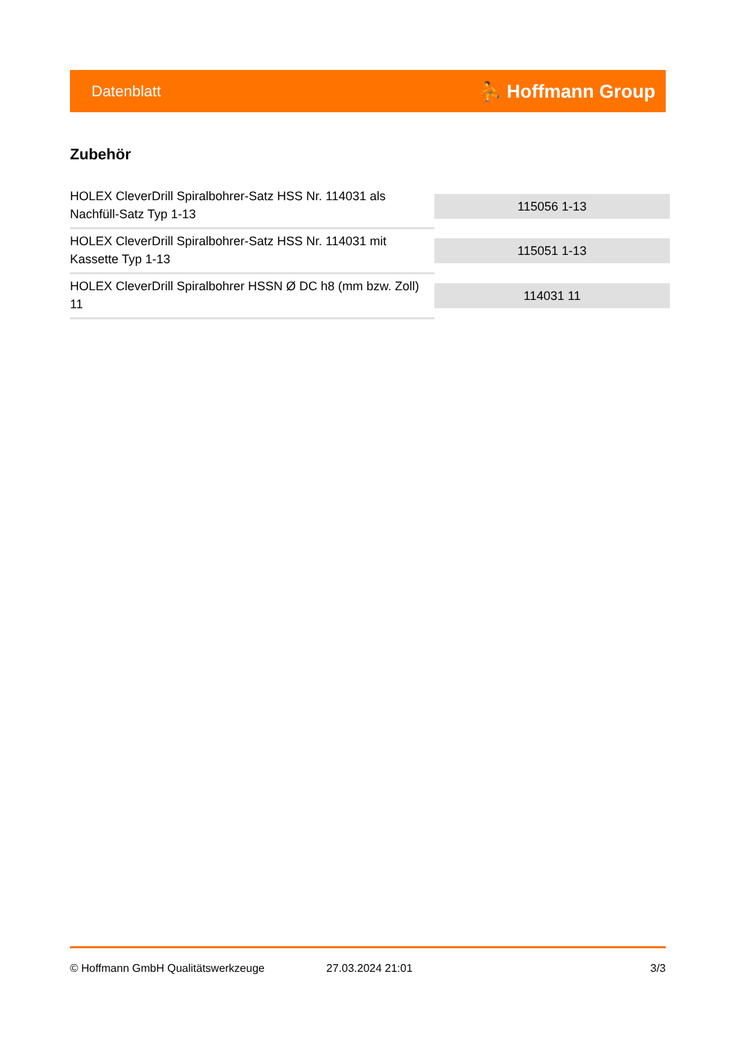Datenblatt ⛹ Hoffmann Group
Zubehör
| HOLEX CleverDrill Spiralbohrer-Satz HSS Nr. 114031 als Nachfüll-Satz Typ 1-13 | 115056 1-13 |
| HOLEX CleverDrill Spiralbohrer-Satz HSS Nr. 114031 mit Kassette Typ 1-13 | 115051 1-13 |
| HOLEX CleverDrill Spiralbohrer HSSN Ø DC h8 (mm bzw. Zoll) 11 | 114031 11 |
© Hoffmann GmbH Qualitätswerkzeuge 27.03.2024 21:01 3/3